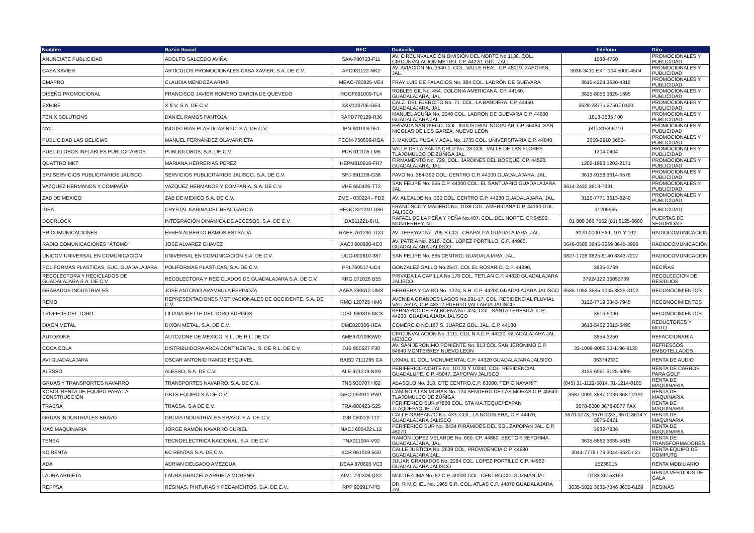| Nombre | Razón Social | RFC | Domicilio | Teléfono | Giro |
| --- | --- | --- | --- | --- | --- |
| ANUNCIATE PUBLICIDAD | ADOLFO SALCEDO AVIÑA | SAA-780723-F11 | AV. CIRCUNVALACIÓN DIVISIÓN DEL NORTE No 1138. COL. CIRCUNVALACIÓN METRO. CP. 44220. GDL, JAL. | 1588-4750 | PROMOCIONALES Y PUBLICIDAD |
| CASA XAVIER | ARTÍCULOS PROMOCIONALES CASA XAVIER, S.A. DE C.V. | APC931122-NK2 | AV. AVIACIÓN No. 3640-1. COL. VALLE REAL. CP. 45019. ZAPOPAN, JAL. | 3636-3410 EXT. 104 5000-4504 | PROMOCIONALES Y PUBLICIDAD |
| CMAPRO | CLAUDIA MENDOZA ARIAS | MEAC-780825-VE4 | FRAY LUIS DE PALACIOS No. 384 COL. LADRÓN DE GUEVARA | 3615-4224 3630-4315 | PROMOCIONALES Y PUBLICIDAD |
| DISEÑO PROMOCIONAL | FRANCISCO JAVIER ROMERO GARCIA DE QUEVEDO | ROGF681009-TL4 | ROBLES GIL No. 454. COLONIA AMERICANA. CP. 44160. GUADALAJARA, JAL. | 3825-8056 3825-1695 | PROMOCIONALES Y PUBLICIDAD |
| EXHIBE | X & V, S.A. DE C.V. | X&V100706-GE4 | CALZ. DEL EJERCITO No. 71. COL. LA BANDERA. CP. 44450. GUADALAJARA, JAL | 3628-2877 / 2750 / 0120 | PROMOCIONALES Y PUBLICIDAD |
| FENIX SOLUTIONS | DANIEL RAMOS PANTOJA | RAPD770129-RJ6 | MANUEL ACUÑA No. 2548 COL. LADRÓN DE GUEVARA C.P. 44600 GUADALAJARA JAL. | 1813-3535 / 00 | PROMOCIONALES Y PUBLICIDAD |
| NYC | INDUSTRIAS PLÁSTICAS NYC, S.A. DE C.V. | IPN-901009-951 | PRIVADA SAN DIEGO. COL. INDUSTRIAL NOGALAR. CP. 66484. SAN NICOLAS DE LOS GARZA, NUEVO LEÓN | (81) 8158-6710 | PROMOCIONALES Y PUBLICIDAD |
| PUBLICIDAD LAS DELICIAS | MANUEL FERNÁNDEZ OLAVARRIETA | FEOM-750608-RGA | J. MANUEL PUGA Y ACAL No. 1735 COL. UNIVERSITARIA C.P. 44840 | 3650-2910 3650- | PROMOCIONALES Y PUBLICIDAD |
| PUBLIGLOBOS INFLABLES PUBLICITARIOS | PUBLIGLOBOS, S.A. DE C.V. | PUB 011105 LM5 | VALLE DE LA SANTA CRUZ No. 28 COL. VALLE DE LAS FLORES TLAJOMULCO DE ZÚÑIGA JAL. | 1204-0404 | PROMOCIONALES Y PUBLICIDAD |
| QUATTRO MKT | MARIANA HERRERIAS PEREZ | HEPM810916-FR7 | FIRMAMENTO No. 729. COL. JARDINES DEL BOSQUE. CP. 44520. GUADALAJARA, JAL. | 1202-1993 1202-2171 | PROMOCIONALES Y PUBLICIDAD |
| SPJ SERVICIOS PUBLICITARIOS JALISCO | SERVICIOS PUBLICITARIOS JALISCO, S.A. DE C.V. | SPJ-891208-G38 | PAVO No. 384-392 COL. CENTRO C.P. 44100 GUADALAJARA, JAL. | 3613-9158 3614-6578 | PROMOCIONALES Y PUBLICIDAD |
| VAZQUEZ HERMANOS Y COMPAÑÍA | VAZQUEZ HERMANOS Y COMPAÑÍA, S.A. DE C.V. | VHE 650426-TT2 | SAN FELIPE No. 555 C.P. 44200 COL. EL SANTUARIO GUADALAJARA JAL | 3614-2420 3613-7331 | PROMOCIONALES Y PUBLICIDAD |
| ZAB DE MEXICO | ZAB DE MEXICO S.A. DE C.V. | ZME - 030224 - FD2 | AV. ALCALDE No. 320 COL. CENTRO C.P. 44280 GUADALAJARA, JAL. | 3126-7771 3613-8240 | PROMOCIONALES Y PUBLICIDAD |
| IDEA | CRYSTAL KARINA DEL REAL GARCIA | REGC 821210-D86 | FRANCISCO Y MADERO No. 1038 COL. AMERICANA C.P. 44160 GDL. JALISCO | 31205965 | PUBLICIDAD |
| DOORLOCK | INTEGRACIÓN DINÁMICA DE ACCESOS, S.A. DE C.V. | IDA011221-6H1 | RAFAEL DE LA PEÑA Y PEÑA No.407. COL. DEL NORTE. CP.64500. MONTERREY, N.L. | 01 800 366 7562 (81) 8125-0600 | PUERTAS DE SEGURIDAD |
| ER COMUNICACIONES | EFREN ALBERTO RAMOS ESTRADA | RAEE-761230-7CO | AV. TEPEYAC No. 795-B COL. CHAPALITA GUADALAJARA, JAL. | 3120-0000 EXT. 101 Y 102 | RADIOCOMUNICACIÓN |
| RADIO COMUNICACIONES "ÁTOMO" | JOSE ALVAREZ CHAVEZ | AACJ 600920-4C0 | AV. PATRIA No. 2516, COL. LOPEZ PORTILLO, C.P. 44960, GUADALAJARA JALISCO | 3646-0505 3645-3569 3645-3996 | RADIOCOMUNICACIÓN |
| UNICOM UNIVERSAL EN COMUNICACIÓN | UNIVERSAL EN COMUNICACIÓN S.A. DE C.V. | UCO-000810-387 | SAN FELIPE No. 885 CENTRO, GUADALAJARA, JAL. | 3827-1728 3825-9140 3343-7207 | RADIOCOMUNICACIÓN |
| POLIFORMAS PLASTICAS, SUC. GUADALAJARA | POLIFORMAS PLASTICAS, S.A. DE C.V. | PPL760517-UC4 | GONZALEZ GALLO No.2547, COL EL ROSARIO, C.P. 44890, | 3635-3769 | RECIÑAS |
| RECOLECTORA Y RECICLADOS DE GUADALAJARA S.A. DE C.V. | RECOLECTORA Y RECICLADOS DE GUADALAJARA S.A. DE C.V. | RRG 071026 B55 | PRIVADA LA CAPILLA No.178 COL. TETLAN C.P. 44820 GUADALAJARA JALISCO | 37924122 36053739 | RECOLECCIÓN DE RESIDUOS |
| GRABADOS INDUSTRIALES | JOSE ANTONIO ARAMBULA ESPINOZA | AAEA 390612-UM3 | HERRERA Y CAIRO No. 1224, S.H. C.P. 44200 GUADALAJARA JALISCO | 3585-1055 3585-1045 3825-3102 | RECONOCIMIENTOS |
| REMO | REPRESENTACIONES MOTIVACIONALES DE OCCIDENTE, S.A. DE C.V. | RMO 120725 HM6 | AVENIDA GRANDES LAGOS No.291-17, COL. RESIDENCIAL FLUVIAL VALLARTA, C.P. 48312,PUERTO VALLARTA JALISCO | 3122-7719 3343-7945 | RECONOCIMIENTOS |
| TROFEOS DEL TORO | LILIANA IBETTE DEL TORO BURGOS | TOBL 680816 MC3 | BERNARDO DE BALBUENA No. 424, COL. SANTA TERESITA, C.P. 44600, GUADALAJARA JALISCO | 3616-5090 | RECONOCIMIENTOS |
| DIXON METAL | DIXON METAL, S.A. DE C.V. | DME020306-HEA | COMERCIO NO.167 S. JUÁREZ GDL. JAL. C.P. 44180 | 3613-5462 3613-5490 | REDUCTORES Y MOTO |
| AUTOZONE | AUTOZONE DE MEXICO, S.L. DE R.L. DE CV | AME970109GW0 | CIRCUNVALACIÓN No. 1111, COL N A C.P. 44220, GUADALAJARA JAL. MEXICO | 3854-3250 | REFACCIONARIA |
| COCA COLA | DISTRIBUIDORA ARCA CONTINENTAL, S. DE R.L. DE C.V. | DJB 850527 F30 | AV. SAN JERONIMO PONIENTE No. 813 COL SAN JERONIMO C.P. 64640 MONTERREY NUEVO LEÓN | 33-1009-8055 33-1196-9130 | REFRESCOS EMBOTELLADOS |
| AVI GUADALAJARA | OSCAR ANTONIO RAMOS ESQUIVEL | RAEO 7111295 CA | UXMAL 91 COL. MONUMENTAL C.P. 44320 GUADALAJARA JALSICO | 363742330 | RENTA DE AUDIO |
| ALESSO | ALESSO, S.A. DE C.V. | ALE 971219-NX9 | PERIFERICO NORTE No. 10170 Y 10240, COL. RESIDENCIAL GUADALUPE, C.P. 45047, ZAPOPAN JALISCO | 3125-6051 3125-6095 | RENTA DE CARROS PARA GOLF |
| GRUAS Y TRANSPORTES NAVARRO | TRANSPORTES NAVARRO, S.A. DE C.V. | TNS 930707 H82 | ABASOLO No. 318, OTE CENTRO,C.P. 63000, TEPIC NAYARIT | (045) 31-1122-5814, 31-1214-0105 | RENTA DE MAQUINARIA |
| KOBOL RENTA DE EQUIPO PARA LA CONSTRUCCIÓN | GBTS EQUIPO S.A DE C.V. | GEQ 060911-PW1 | CAMINO A LAS MORAS No. 124 SENDERO DE LAS MORAS C.P. 45640 TLAJOMULCO DE ZÚÑIGA | 3687-0090 3687-0039 3687-2191 | RENTA DE MAQUINARIA |
| TRACSA | TRACSA, S.A DE C.V. | TRA-800423-S25 | PERIFERICO SUR #7800 COL. STA MA.TEQUEPEXPAN TLAQUEPAQUE, JAL | 3678-8000 3678-8077 FAX | RENTA DE MAQUINARIA |
| GRUAS INDUSTRIALES BRAVO | GRUAS INDUSTRIALES BRAVO, S.A. DE C.V. | GIB 060228 T12 | CALLE GARBANZO No. 433, COL. LA NOGALERA, C.P. 44470, GUADALAJARA JALISCO | 3670-0273, 3670-0283, 3670-8614 Y 3875-0471 | RENTA DE MAQUINARIA |
| MAC MAQUINARIA | JORGE RAMÓN NAVARRO CURIEL | NACJ 680422 L12 | PERIFÉRICO SUR No. 2434 PIRÁMIDES DEL SOL ZAPOPAN JAL. C.P. 45070 | 3632-7836 | RENTA DE MAQUINARIA |
| TENSA | TECNOELECTRICA NACIONAL, S.A. DE C.V. | TNA011204-V92 | RAMÓN LÓPEZ VELARDE No. 660. CP. 44860. SECTOR REFORMA. GUADALAJARA, JAL. | 3635-5562 3635-5615 | RENTA DE TRANSFORMADORES |
| KC RENTA | KC RENTAS S.A. DE C.V. | KCR 061019 5G0 | CALLE JUSTICIA No. 2639 COL. PROVIDENCIA C.P. 44680 GUADALAJARA JAL. | 3044-7778 / 79 3044-5520 / 21 | RENTA EQUIPO DE COMPUTO |
| ADA | ADRIAN DELGADO AMEZCUA | DEAA 870605 VC3 | JULIAN GRANADOS No. 2284 COL. LOPEZ PORTILLO C.P. 44960 GUADALAJARA JALISCO | 15236015 | RENTA MOBILIARIO |
| LAURA ARRIETA | LAURA GRACIELA ARRIETA MORENO | AIML 720308 QX2 | MOCTEZUMA No. 82 C.P. 49000 COL. CENTRO CD. GUZMÁN JAL. | 0133 36153163 | RENTA VESTIDOS DE GALA |
| REPPSA | RESINAS, PINTURAS Y PEGAMENTOS, S.A. DE C.V. | RPP 900917-PI5 | DR. R MICHEL No. 1965 S.R. COL. ATLAS C.P. 44870 GUADALAJARA JAL. | 3635-5821 3635-7346 3635-6189 | RESINAS |